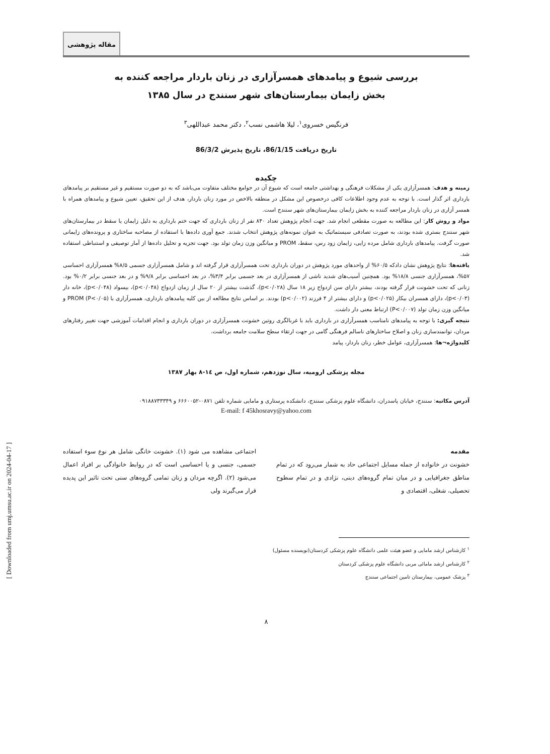[ Downloaded from umj.umsu.ac.ir on 2024-04-17 ]
مقاله پژوهشی
بررسی شیوع و پیامدهای همسرآزاری در زنان باردار مراجعه کننده به
بخش زایمان بیمارستان‌های شهر سنندج در سال ۱۳۸۵
فرنگیس خسروی<sup>۱</sup>، لیلا هاشمی نسب<sup>۲</sup>، دکتر محمد عبداللهی<sup>۳</sup>
تاریخ دریافت 86/1/15، تاریخ پذیرش 86/3/2
چکیده
زمینه و هدف: همسرآزاری یکی از مشکلات فرهنگی و بهداشتی جامعه است که شیوع آن در جوامع مختلف متفاوت می‌باشد که به دو صورت مستقیم و غیر مستقیم بر پیامدهای بارداری اثر گذار است. با توجه به عدم وجود اطلاعات کافی درخصوص این مشکل در منطقه بالاخص در مورد زنان باردار، هدف از این تحقیق، تعیین شیوع و پیامدهای همراه با همسر آزاری در زنان باردار مراجعه کننده به بخش زایمان بیمارستان‌های شهر سنندج است.
مواد و روش کار: این مطالعه به صورت مقطعی انجام شد. جهت انجام پژوهش تعداد ۸۴۰ نفر از زنان بارداری که جهت ختم بارداری به دلیل زایمان یا سقط در بیمارستان‌های شهر سنندج بستری شده بودند، به صورت تصادفی سیستماتیک به عنوان نمونه‌های پژوهش انتخاب شدند. جمع آوری داده‌ها با استفاده از مصاحبه ساختاری و پرونده‌های زایمانی صورت گرفت. پیامدهای بارداری شامل مرده زایی، زایمان زود رس، سقط، PROM و میانگین وزن زمان تولد بود. جهت تجزیه و تحلیل داده‌ها از آمار توصیفی و استنباطی استفاده شد.
یافته‌ها: نتایج پژوهش نشان دادکه ۶۰/۵% از واحدهای مورد پژوهش در دوران بارداری تحت همسرآزاری قرار گرفته اند و شامل همسرآزاری جسمی ۸/۵% همسرآزاری احساسی ۵۷%، همسرآزاری جنسی ۱۸/۸% بود. همچنین آسیب‌های شدید ناشی از همسرآزاری در بعد جسمی برابر ۳/۴%، در بعد احساسی برابر ۹/۸% و در بعد جنسی برابر ۰/۲% بود. زنانی که تحت خشونت قرار گرفته بودند، بیشتر دارای سن ازدواج زیر ۱۸ سال (p<۰/۰۲۸)، گذشت بیشتر از ۲۰ سال از زمان ازدواج (p<۰/۰۴۸)، بیسواد (p<۰/۰۴۸)، خانه دار (p<۰/۰۳)، دارای همسران بیکار (p<۰/۰۲۵) و دارای بیشتر از ۴ فرزند (p<۰/۰۰۲) بودند. بر اساس نتایج مطالعه از بین کلیه پیامدهای بارداری، همسرآزاری با PROM (P<۰/۰۵) و میانگین وزن زمان تولد (P<۰/۰۰۷) ارتباط معنی دار داشت.
نتیجه گیری: با توجه به پیامدهای نامناسب همسرآزاری در بارداری باید با غربالگری روتین خشونت همسرآزاری در دوران بارداری و انجام اقدامات آموزشی جهت تغییر رفتارهای مردان، توانمندسازی زنان و اصلاح ساختارهای ناسالم فرهنگی گامی در جهت ارتقاء سطح سلامت جامعه برداشت.
کلیدواژه¬ها: همسرآزاری، عوامل خطر، زنان باردار، پیامد
مجله پزشکی ارومیه، سال نوزدهم، شماره اول، ص ١٤-٨ بهار ١٣٨٧
آدرس مکاتبه: سنندج، خیابان پاسدران، دانشگاه علوم پزشکی سنندج، دانشکده پرستاری و مامایی شماره تلفن ۰۸۷۱-۶۶۶۰۰۵۲ و ۰۹۱۸۸۷۳۳۳۴۹
E-mail: f 45khosravy@yahoo.com
مقدمه
خشونت در خانواده از جمله مسایل اجتماعی حاد به شمار می‌رود که در تمام مناطق جغرافیایی و در میان تمام گروه‌های دینی، نژادی و در تمام سطوح تحصیلی، شغلی، اقتصادی و
اجتماعی مشاهده می شود (۱). خشونت خانگی شامل هر نوع سوء استفاده جسمی، جنسی و یا احساسی است که در روابط خانوادگی بر افراد اعمال می‌شود (۲). اگرچه مردان و زنان تمامی گروه‌های سنی تحت تاثیر این پدیده قرار می‌گیرند ولی
<sup>۱</sup> کارشناس ارشد مامایی و عضو هیئت علمی دانشگاه علوم پزشکی کردستان(نویسنده مسئول)
<sup>۲</sup> کارشناس ارشد مامائی مربی دانشگاه علوم پزشکی کردستان
<sup>۳</sup> پزشک عمومی، بیمارستان تامین اجتماعی سنندج
۸